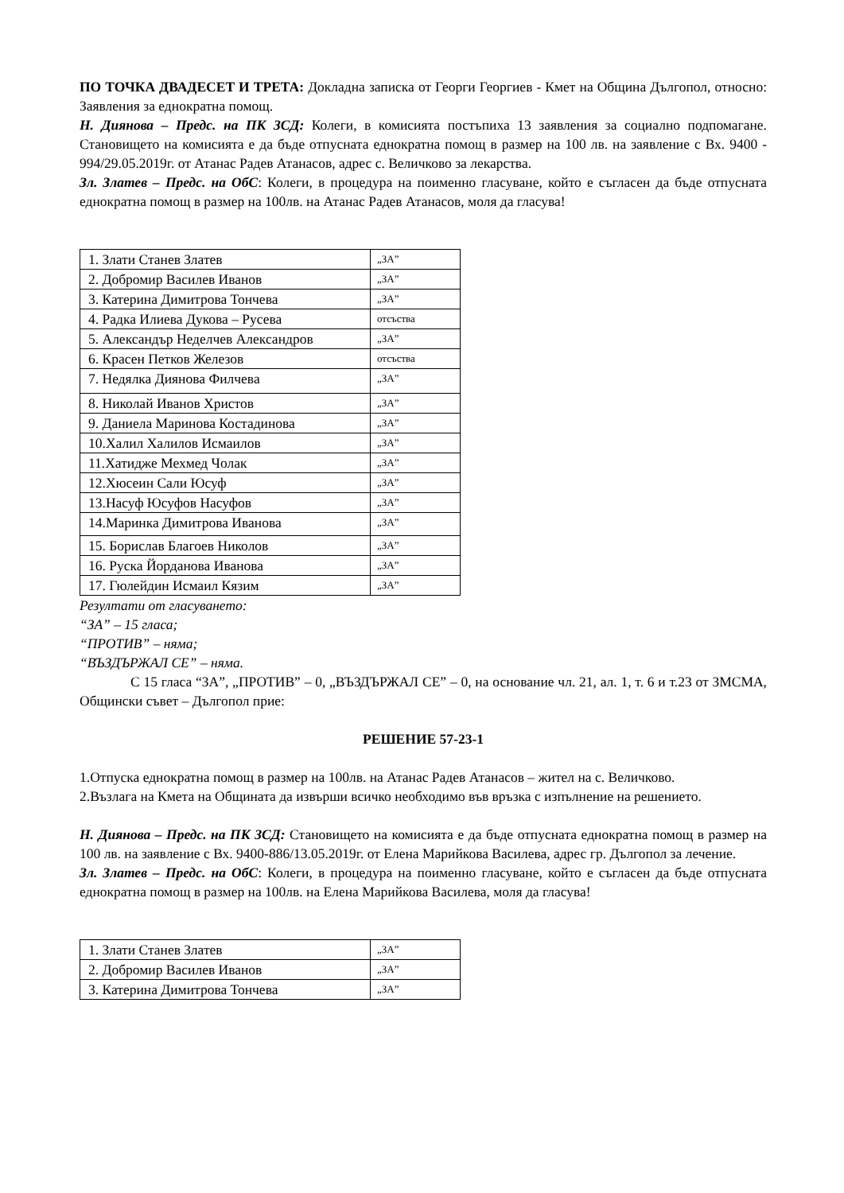ПО ТОЧКА ДВАДЕСЕТ И ТРЕТА: Докладна записка от Георги Георгиев - Кмет на Община Дългопол, относно: Заявления за еднократна помощ.
Н. Диянова – Предс. на ПК ЗСД: Колеги, в комисията постъпиха 13 заявления за социално подпомагане. Становището на комисията е да бъде отпусната еднократна помощ в размер на 100 лв. на заявление с Вх. 9400 - 994/29.05.2019г. от Атанас Радев Атанасов, адрес с. Величково за лекарства.
Зл. Златев – Предс. на ОбС: Колеги, в процедура на поименно гласуване, който е съгласен да бъде отпусната еднократна помощ в размер на 100лв. на Атанас Радев Атанасов, моля да гласува!
| 1. Злати Станев Златев | „ЗА” |
| 2. Добромир Василев Иванов | „ЗА” |
| 3. Катерина Димитрова Тончева | „ЗА” |
| 4. Радка Илиева Дукова – Русева | отсъства |
| 5. Александър Неделчев Александров | „ЗА” |
| 6. Красен Петков Железов | отсъства |
| 7. Недялка Диянова Филчева | „ЗА” |
| 8. Николай Иванов Христов | „ЗА” |
| 9. Даниела Маринова Костадинова | „ЗА” |
| 10.Халил Халилов Исмаилов | „ЗА” |
| 11.Хатидже Мехмед Чолак | „ЗА” |
| 12.Хюсеин Сали Юсуф | „ЗА” |
| 13.Насуф Юсуфов Насуфов | „ЗА” |
| 14.Маринка Димитрова Иванова | „ЗА” |
| 15. Борислав Благоев Николов | „ЗА” |
| 16. Руска Йорданова Иванова | „ЗА” |
| 17. Гюлейдин Исмаил Кязим | „ЗА” |
Резултати от гласуването:
“ЗА” – 15 гласа;
“ПРОТИВ” – няма;
“ВЪЗДЪРЖАЛ СЕ” – няма.
С 15 гласа “ЗА”, „ПРОТИВ” – 0, „ВЪЗДЪРЖАЛ СЕ” – 0, на основание чл. 21, ал. 1, т. 6 и т.23 от ЗМСМА, Общински съвет – Дългопол прие:
РЕШЕНИЕ 57-23-1
1.Отпуска еднократна помощ в размер на 100лв. на Атанас Радев Атанасов – жител на с. Величково.
2.Възлага на Кмета на Общината да извърши всичко необходимо във връзка с изпълнение на решението.
Н. Диянова – Предс. на ПК ЗСД: Становището на комисията е да бъде отпусната еднократна помощ в размер на 100 лв. на заявление с Вх. 9400-886/13.05.2019г. от Елена Марийкова Василева, адрес гр. Дългопол за лечение.
Зл. Златев – Предс. на ОбС: Колеги, в процедура на поименно гласуване, който е съгласен да бъде отпусната еднократна помощ в размер на 100лв. на Елена Марийкова Василева, моля да гласува!
| 1. Злати Станев Златев | „ЗА” |
| 2. Добромир Василев Иванов | „ЗА” |
| 3. Катерина Димитрова Тончева | „ЗА” |